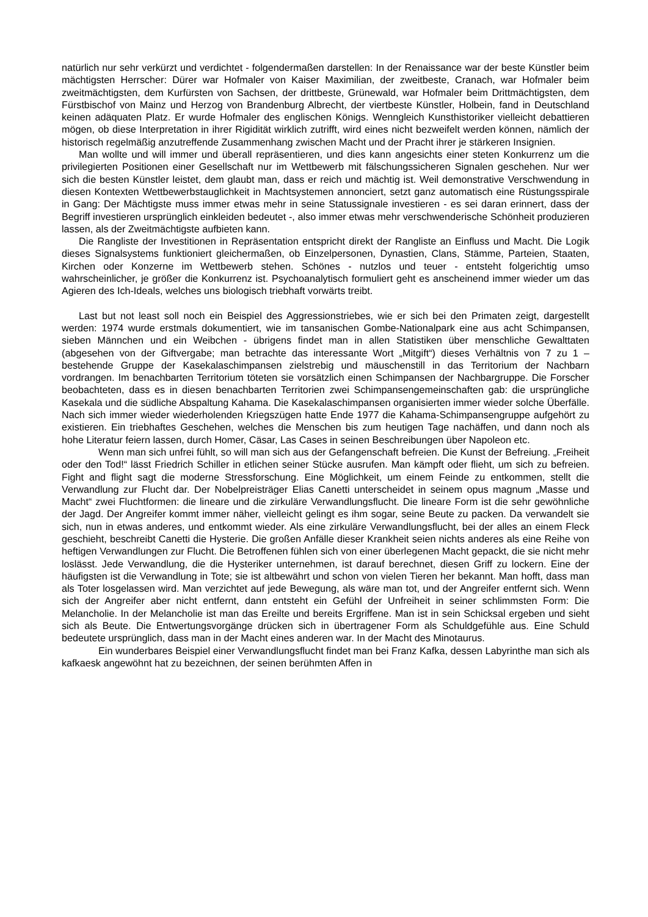natürlich nur sehr verkürzt und verdichtet - folgendermaßen darstellen: In der Renaissance war der beste Künstler beim mächtigsten Herrscher: Dürer war Hofmaler von Kaiser Maximilian, der zweitbeste, Cranach, war Hofmaler beim zweitmächtigsten, dem Kurfürsten von Sachsen, der drittbeste, Grünewald, war Hofmaler beim Drittmächtigsten, dem Fürstbischof von Mainz und Herzog von Brandenburg Albrecht, der viertbeste Künstler, Holbein, fand in Deutschland keinen adäquaten Platz. Er wurde Hofmaler des englischen Königs. Wenngleich Kunsthistoriker vielleicht debattieren mögen, ob diese Interpretation in ihrer Rigidität wirklich zutrifft, wird eines nicht bezweifelt werden können, nämlich der historisch regelmäßig anzutreffende Zusammenhang zwischen Macht und der Pracht ihrer je stärkeren Insignien.
Man wollte und will immer und überall repräsentieren, und dies kann angesichts einer steten Konkurrenz um die privilegierten Positionen einer Gesellschaft nur im Wettbewerb mit fälschungssicheren Signalen geschehen. Nur wer sich die besten Künstler leistet, dem glaubt man, dass er reich und mächtig ist. Weil demonstrative Verschwendung in diesen Kontexten Wettbewerbstauglichkeit in Machtsystemen annonciert, setzt ganz automatisch eine Rüstungsspirale in Gang: Der Mächtigste muss immer etwas mehr in seine Statussignale investieren - es sei daran erinnert, dass der Begriff investieren ursprünglich einkleiden bedeutet -, also immer etwas mehr verschwenderische Schönheit produzieren lassen, als der Zweitmächtigste aufbieten kann.
Die Rangliste der Investitionen in Repräsentation entspricht direkt der Rangliste an Einfluss und Macht. Die Logik dieses Signalsystems funktioniert gleichermaßen, ob Einzelpersonen, Dynastien, Clans, Stämme, Parteien, Staaten, Kirchen oder Konzerne im Wettbewerb stehen. Schönes - nutzlos und teuer - entsteht folgerichtig umso wahrscheinlicher, je größer die Konkurrenz ist. Psychoanalytisch formuliert geht es anscheinend immer wieder um das Agieren des Ich-Ideals, welches uns biologisch triebhaft vorwärts treibt.
Last but not least soll noch ein Beispiel des Aggressionstriebes, wie er sich bei den Primaten zeigt, dargestellt werden: 1974 wurde erstmals dokumentiert, wie im tansanischen Gombe-Nationalpark eine aus acht Schimpansen, sieben Männchen und ein Weibchen - übrigens findet man in allen Statistiken über menschliche Gewalttaten (abgesehen von der Giftvergabe; man betrachte das interessante Wort „Mitgift“) dieses Verhältnis von 7 zu 1 – bestehende Gruppe der Kasekalaschimpansen zielstrebig und mäuschenstill in das Territorium der Nachbarn vordrangen. Im benachbarten Territorium töteten sie vorsätzlich einen Schimpansen der Nachbargruppe. Die Forscher beobachteten, dass es in diesen benachbarten Territorien zwei Schimpansengemeinschaften gab: die ursprüngliche Kasekala und die südliche Abspaltung Kahama. Die Kasekalaschimpansen organisierten immer wieder solche Überfälle. Nach sich immer wieder wiederholenden Kriegszügen hatte Ende 1977 die Kahama-Schimpansengruppe aufgehört zu existieren. Ein triebhaftes Geschehen, welches die Menschen bis zum heutigen Tage nachäffen, und dann noch als hohe Literatur feiern lassen, durch Homer, Cäsar, Las Cases in seinen Beschreibungen über Napoleon etc.
Wenn man sich unfrei fühlt, so will man sich aus der Gefangenschaft befreien. Die Kunst der Befreiung. „Freiheit oder den Tod!“ lässt Friedrich Schiller in etlichen seiner Stücke ausrufen. Man kämpft oder flieht, um sich zu befreien. Fight and flight sagt die moderne Stressforschung. Eine Möglichkeit, um einem Feinde zu entkommen, stellt die Verwandlung zur Flucht dar. Der Nobelpreisträger Elias Canetti unterscheidet in seinem opus magnum „Masse und Macht“ zwei Fluchtformen: die lineare und die zirkuläre Verwandlungsflucht. Die lineare Form ist die sehr gewöhnliche der Jagd. Der Angreifer kommt immer näher, vielleicht gelingt es ihm sogar, seine Beute zu packen. Da verwandelt sie sich, nun in etwas anderes, und entkommt wieder. Als eine zirkuläre Verwandlungsflucht, bei der alles an einem Fleck geschieht, beschreibt Canetti die Hysterie. Die großen Anfälle dieser Krankheit seien nichts anderes als eine Reihe von heftigen Verwandlungen zur Flucht. Die Betroffenen fühlen sich von einer überlegenen Macht gepackt, die sie nicht mehr loslässt. Jede Verwandlung, die die Hysteriker unternehmen, ist darauf berechnet, diesen Griff zu lockern. Eine der häufigsten ist die Verwandlung in Tote; sie ist altbewährt und schon von vielen Tieren her bekannt. Man hofft, dass man als Toter losgelassen wird. Man verzichtet auf jede Bewegung, als wäre man tot, und der Angreifer entfernt sich. Wenn sich der Angreifer aber nicht entfernt, dann entsteht ein Gefühl der Unfreiheit in seiner schlimmsten Form: Die Melancholie. In der Melancholie ist man das Ereilte und bereits Ergriffene. Man ist in sein Schicksal ergeben und sieht sich als Beute. Die Entwertungsvorgänge drücken sich in übertragener Form als Schuldgefühle aus. Eine Schuld bedeutete ursprünglich, dass man in der Macht eines anderen war. In der Macht des Minotaurus.
Ein wunderbares Beispiel einer Verwandlungsflucht findet man bei Franz Kafka, dessen Labyrinthe man sich als kafkaesk angewöhnt hat zu bezeichnen, der seinen berühmten Affen in